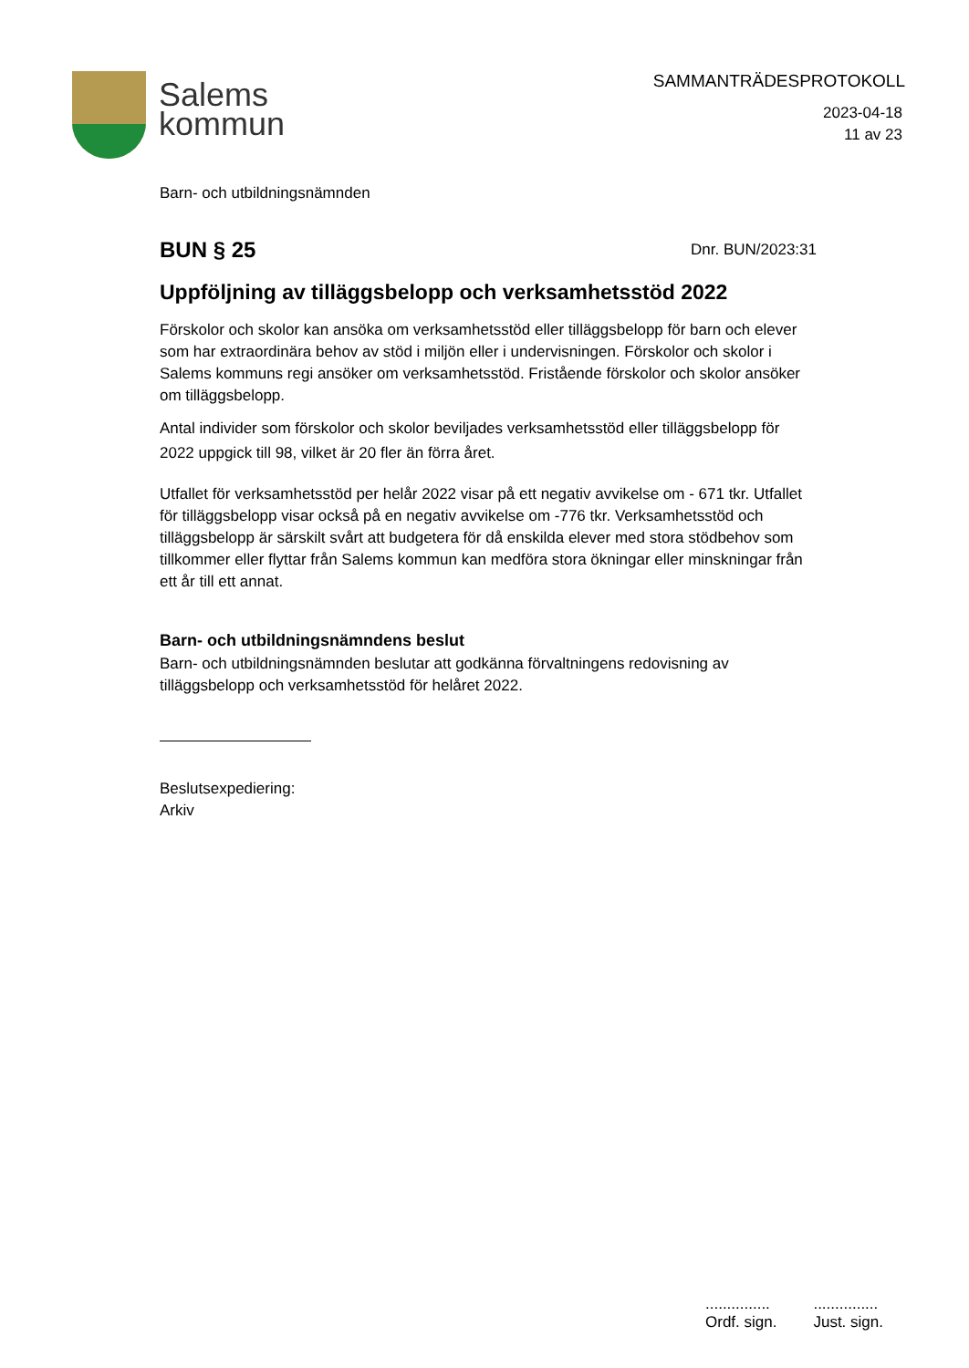Salems
kommun
SAMMANTRÄDESPROTOKOLL
2023-04-18
11 av 23
Barn- och utbildningsnämnden
BUN § 25
Dnr. BUN/2023:31
Uppföljning av tilläggsbelopp och verksamhetsstöd 2022
Förskolor och skolor kan ansöka om verksamhetsstöd eller tilläggsbelopp för barn och elever som har extraordinära behov av stöd i miljön eller i undervisningen. Förskolor och skolor i Salems kommuns regi ansöker om verksamhetsstöd. Fristående förskolor och skolor ansöker om tilläggsbelopp.
Antal individer som förskolor och skolor beviljades verksamhetsstöd eller tilläggsbelopp för 2022 uppgick till 98, vilket är 20 fler än förra året.
Utfallet för verksamhetsstöd per helår 2022 visar på ett negativ avvikelse om - 671 tkr. Utfallet för tilläggsbelopp visar också på en negativ avvikelse om -776 tkr. Verksamhetsstöd och tilläggsbelopp är särskilt svårt att budgetera för då enskilda elever med stora stödbehov som tillkommer eller flyttar från Salems kommun kan medföra stora ökningar eller minskningar från ett år till ett annat.
Barn- och utbildningsnämndens beslut
Barn- och utbildningsnämnden beslutar att godkänna förvaltningens redovisning av tilläggsbelopp och verksamhetsstöd för helåret 2022.
Beslutsexpediering:
Arkiv
...............
Ordf. sign.
...............
Just. sign.